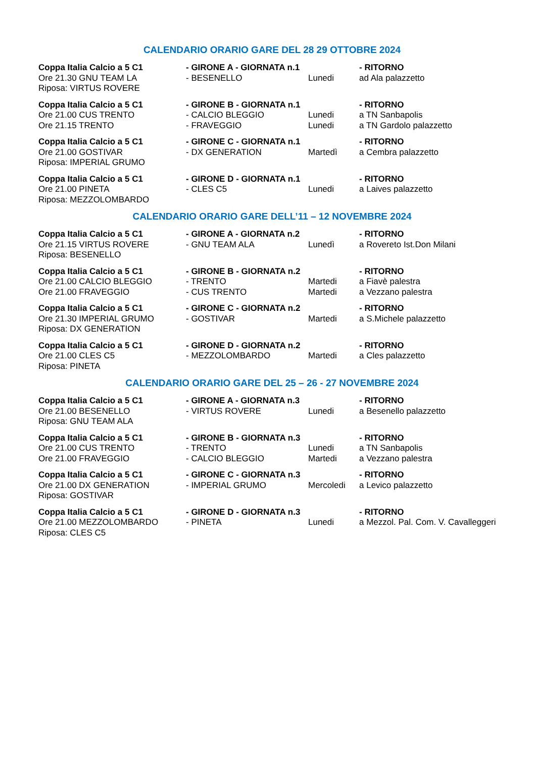CALENDARIO ORARIO GARE DEL 28 29 OTTOBRE 2024
| Coppa Italia Calcio a 5 C1 | - GIRONE A - GIORNATA n.1 | | - RITORNO |
| Ore 21.30 GNU TEAM LA | - BESENELLO | Lunedi | ad Ala palazzetto |
| Riposa: VIRTUS ROVERE | | | |
| Coppa Italia Calcio a 5 C1 | - GIRONE B - GIORNATA n.1 | | - RITORNO |
| Ore 21.00 CUS TRENTO | - CALCIO BLEGGIO | Lunedi | a TN Sanbapolis |
| Ore 21.15 TRENTO | - FRAVEGGIO | Lunedi | a TN Gardolo palazzetto |
| Coppa Italia Calcio a 5 C1 | - GIRONE C - GIORNATA n.1 | | - RITORNO |
| Ore 21.00 GOSTIVAR | - DX GENERATION | Martedì | a Cembra palazzetto |
| Riposa: IMPERIAL GRUMO | | | |
| Coppa Italia Calcio a 5 C1 | - GIRONE D - GIORNATA n.1 | | - RITORNO |
| Ore 21.00 PINETA | - CLES C5 | Lunedi | a Laives palazzetto |
| Riposa: MEZZOLOMBARDO | | | |
CALENDARIO ORARIO GARE DELL’11 – 12 NOVEMBRE 2024
| Coppa Italia Calcio a 5 C1 | - GIRONE A - GIORNATA n.2 | | - RITORNO |
| Ore 21.15 VIRTUS ROVERE | - GNU TEAM ALA | Lunedì | a Rovereto Ist.Don Milani |
| Riposa: BESENELLO | | | |
| Coppa Italia Calcio a 5 C1 | - GIRONE B - GIORNATA n.2 | | - RITORNO |
| Ore 21.00 CALCIO BLEGGIO | - TRENTO | Martedi | a Fiavè palestra |
| Ore 21.00 FRAVEGGIO | - CUS TRENTO | Martedi | a Vezzano palestra |
| Coppa Italia Calcio a 5 C1 | - GIRONE C - GIORNATA n.2 | | - RITORNO |
| Ore 21.30 IMPERIAL GRUMO | - GOSTIVAR | Martedi | a S.Michele palazzetto |
| Riposa: DX GENERATION | | | |
| Coppa Italia Calcio a 5 C1 | - GIRONE D - GIORNATA n.2 | | - RITORNO |
| Ore 21.00 CLES C5 | - MEZZOLOMBARDO | Martedi | a Cles palazzetto |
| Riposa: PINETA | | | |
CALENDARIO ORARIO GARE DEL 25 – 26 - 27 NOVEMBRE 2024
| Coppa Italia Calcio a 5 C1 | - GIRONE A - GIORNATA n.3 | | - RITORNO |
| Ore 21.00 BESENELLO | - VIRTUS ROVERE | Lunedi | a Besenello palazzetto |
| Riposa: GNU TEAM ALA | | | |
| Coppa Italia Calcio a 5 C1 | - GIRONE B - GIORNATA n.3 | | - RITORNO |
| Ore 21.00 CUS TRENTO | - TRENTO | Lunedi | a TN Sanbapolis |
| Ore 21.00 FRAVEGGIO | - CALCIO BLEGGIO | Martedi | a Vezzano palestra |
| Coppa Italia Calcio a 5 C1 | - GIRONE C - GIORNATA n.3 | | - RITORNO |
| Ore 21.00 DX GENERATION | - IMPERIAL GRUMO | Mercoledi | a Levico palazzetto |
| Riposa: GOSTIVAR | | | |
| Coppa Italia Calcio a 5 C1 | - GIRONE D - GIORNATA n.3 | | - RITORNO |
| Ore 21.00 MEZZOLOMBARDO | - PINETA | Lunedi | a Mezzol. Pal. Com. V. Cavalleggeri |
| Riposa: CLES C5 | | | |